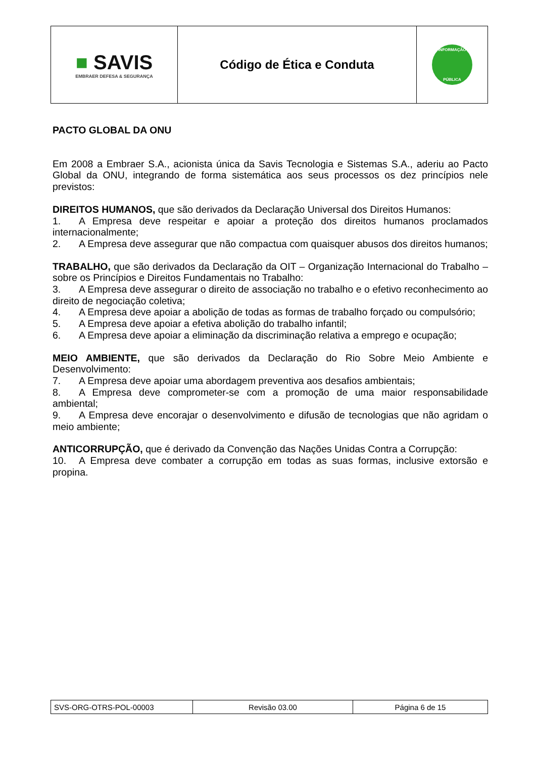| ■ SAVIS EMBRAER DEFESA & SEGURANÇA | Código de Ética e Conduta | INFORMAÇÃO PÚBLICA |
PACTO GLOBAL DA ONU
Em 2008 a Embraer S.A., acionista única da Savis Tecnologia e Sistemas S.A., aderiu ao Pacto Global da ONU, integrando de forma sistemática aos seus processos os dez princípios nele previstos:
DIREITOS HUMANOS, que são derivados da Declaração Universal dos Direitos Humanos:
1. A Empresa deve respeitar e apoiar a proteção dos direitos humanos proclamados internacionalmente;
2. A Empresa deve assegurar que não compactua com quaisquer abusos dos direitos humanos;
TRABALHO, que são derivados da Declaração da OIT – Organização Internacional do Trabalho – sobre os Princípios e Direitos Fundamentais no Trabalho:
3. A Empresa deve assegurar o direito de associação no trabalho e o efetivo reconhecimento ao direito de negociação coletiva;
4. A Empresa deve apoiar a abolição de todas as formas de trabalho forçado ou compulsório;
5. A Empresa deve apoiar a efetiva abolição do trabalho infantil;
6. A Empresa deve apoiar a eliminação da discriminação relativa a emprego e ocupação;
MEIO AMBIENTE, que são derivados da Declaração do Rio Sobre Meio Ambiente e Desenvolvimento:
7. A Empresa deve apoiar uma abordagem preventiva aos desafios ambientais;
8. A Empresa deve comprometer-se com a promoção de uma maior responsabilidade ambiental;
9. A Empresa deve encorajar o desenvolvimento e difusão de tecnologias que não agridam o meio ambiente;
ANTICORRUPÇÃO, que é derivado da Convenção das Nações Unidas Contra a Corrupção:
10. A Empresa deve combater a corrupção em todas as suas formas, inclusive extorsão e propina.
| SVS-ORG-OTRS-POL-00003 | Revisão 03.00 | Página 6 de 15 |